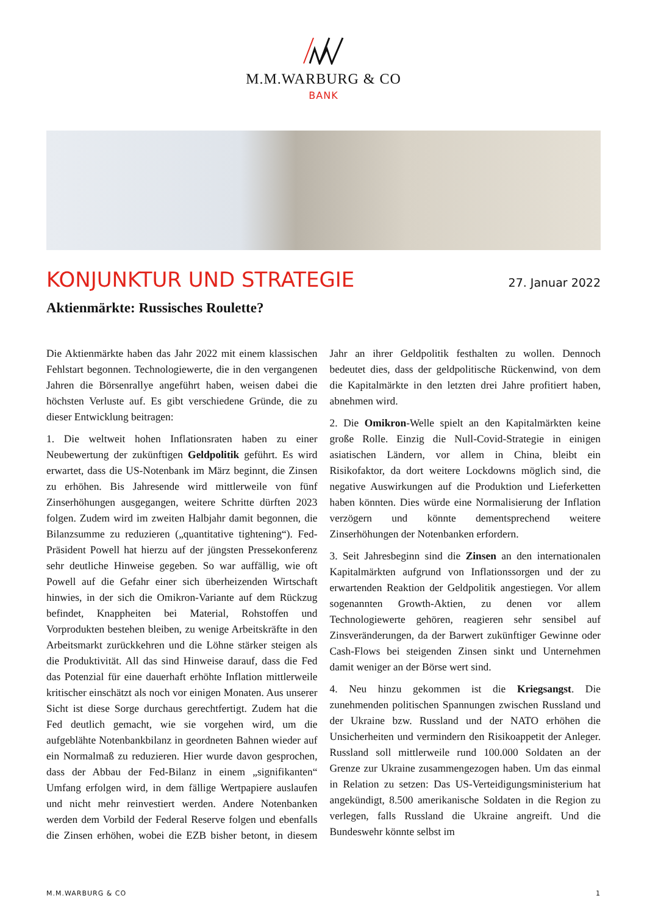M.M.WARBURG & CO
BANK
KONJUNKTUR UND STRATEGIE
27. Januar 2022
Aktienmärkte: Russisches Roulette?
Die Aktienmärkte haben das Jahr 2022 mit einem klassischen Fehlstart begonnen. Technologiewerte, die in den vergangenen Jahren die Börsenrallye angeführt haben, weisen dabei die höchsten Verluste auf. Es gibt verschiedene Gründe, die zu dieser Entwicklung beitragen:
1. Die weltweit hohen Inflationsraten haben zu einer Neubewertung der zukünftigen Geldpolitik geführt. Es wird erwartet, dass die US-Notenbank im März beginnt, die Zinsen zu erhöhen. Bis Jahresende wird mittlerweile von fünf Zinserhöhungen ausgegangen, weitere Schritte dürften 2023 folgen. Zudem wird im zweiten Halbjahr damit begonnen, die Bilanzsumme zu reduzieren („quantitative tightening“). Fed-Präsident Powell hat hierzu auf der jüngsten Pressekonferenz sehr deutliche Hinweise gegeben. So war auffällig, wie oft Powell auf die Gefahr einer sich überheizenden Wirtschaft hinwies, in der sich die Omikron-Variante auf dem Rückzug befindet, Knappheiten bei Material, Rohstoffen und Vorprodukten bestehen bleiben, zu wenige Arbeitskräfte in den Arbeitsmarkt zurückkehren und die Löhne stärker steigen als die Produktivität. All das sind Hinweise darauf, dass die Fed das Potenzial für eine dauerhaft erhöhte Inflation mittlerweile kritischer einschätzt als noch vor einigen Monaten. Aus unserer Sicht ist diese Sorge durchaus gerechtfertigt. Zudem hat die Fed deutlich gemacht, wie sie vorgehen wird, um die aufgeblähte Notenbankbilanz in geordneten Bahnen wieder auf ein Normalmaß zu reduzieren. Hier wurde davon gesprochen, dass der Abbau der Fed-Bilanz in einem „signifikanten“ Umfang erfolgen wird, in dem fällige Wertpapiere auslaufen und nicht mehr reinvestiert werden. Andere Notenbanken werden dem Vorbild der Federal Reserve folgen und ebenfalls die Zinsen erhöhen, wobei die EZB bisher betont, in diesem Jahr an ihrer Geldpolitik festhalten zu wollen. Dennoch bedeutet dies, dass der geldpolitische Rückenwind, von dem die Kapitalmärkte in den letzten drei Jahre profitiert haben, abnehmen wird.
2. Die Omikron-Welle spielt an den Kapitalmärkten keine große Rolle. Einzig die Null-Covid-Strategie in einigen asiatischen Ländern, vor allem in China, bleibt ein Risikofaktor, da dort weitere Lockdowns möglich sind, die negative Auswirkungen auf die Produktion und Lieferketten haben könnten. Dies würde eine Normalisierung der Inflation verzögern und könnte dementsprechend weitere Zinserhöhungen der Notenbanken erfordern.
3. Seit Jahresbeginn sind die Zinsen an den internationalen Kapitalmärkten aufgrund von Inflationssorgen und der zu erwartenden Reaktion der Geldpolitik angestiegen. Vor allem sogenannten Growth-Aktien, zu denen vor allem Technologiewerte gehören, reagieren sehr sensibel auf Zinsveränderungen, da der Barwert zukünftiger Gewinne oder Cash-Flows bei steigenden Zinsen sinkt und Unternehmen damit weniger an der Börse wert sind.
4. Neu hinzu gekommen ist die Kriegsangst. Die zunehmenden politischen Spannungen zwischen Russland und der Ukraine bzw. Russland und der NATO erhöhen die Unsicherheiten und vermindern den Risikoappetit der Anleger. Russland soll mittlerweile rund 100.000 Soldaten an der Grenze zur Ukraine zusammengezogen haben. Um das einmal in Relation zu setzen: Das US-Verteidigungsministerium hat angekündigt, 8.500 amerikanische Soldaten in die Region zu verlegen, falls Russland die Ukraine angreift. Und die Bundeswehr könnte selbst im
M.M.WARBURG & CO 1